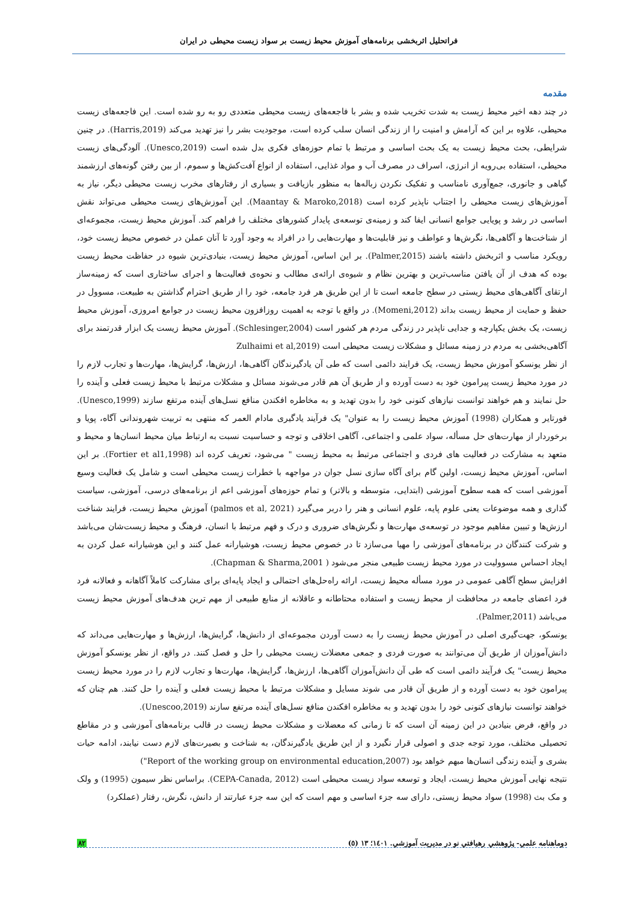فراتحلیل اثربخشی برنامه‌های آموزش محیط زیست بر سواد زیست محیطی در ایران
مقدمه
در چند دهه اخیر محیط زیست به شدت تخریب شده و بشر با فاجعه‌های زیست محیطی متعددی رو به رو شده است. این فاجعه‌های زیست محیطی، علاوه بر این که آرامش و امنیت را از زندگی انسان سلب کرده است، موجودیت بشر را نیز تهدید می‌کند (Harris,2019). در چنین شرایطی، بحث محیط زیست به یک بحث اساسی و مرتبط با تمام حوزه‌های فکری بدل شده است (Unesco,2019). آلودگی‌های زیست محیطی، استفاده بی‌رویه از انرژی، اسراف در مصرف آب و مواد غذایی، استفاده از انواع آفت‌کش‌ها و سموم، از بین رفتن گونه‌های ارزشمند گیاهی و جانوری، جمع‌آوری نامناسب و تفکیک نکردن زباله‌ها به منظور بازیافت و بسیاری از رفتارهای مخرب زیست محیطی دیگر، نیاز به آموزش‌های زیست محیطی را اجتناب ناپذیر کرده است (Maantay & Maroko,2018). این آموزش‌های زیست محیطی می‌تواند نقش اساسی در رشد و پویایی جوامع انسانی ایفا کند و زمینه‌ی توسعه‌ی پایدار کشورهای مختلف را فراهم کند. آموزش محیط زیست، مجموعه‌ای از شناخت‌ها و آگاهی‌ها، نگرش‌ها و عواطف و نیز قابلیت‌ها و مهارت‌هایی را در افراد به وجود آورد تا آنان عملن در خصوص محیط زیست خود، رویکرد مناسب و اثربخش داشته باشند (Palmer,2015). بر این اساس، آموزش محیط زیست، بنیادی‌ترین شیوه در حفاظت محیط زیست بوده که هدف از آن یافتن مناسب‌ترین و بهترین نظام و شیوه‌ی ارائه‌ی مطالب و نحوه‌ی فعالیت‌ها و اجرای ساختاری است که زمینه‌ساز ارتقای آگاهی‌های محیط زیستی در سطح جامعه است تا از این طریق هر فرد جامعه، خود را از طریق احترام گذاشتن به طبیعت، مسوول در حفظ و حمایت از محیط زیست بداند (Momeni,2012). در واقع با توجه به اهمیت روزافزون محیط زیست در جوامع امروزی، آموزش محیط زیست، یک بخش یکپارچه و جدایی ناپذیر در زندگی مردم هر کشور است (Schlesinger,2004). آموزش محیط زیست یک ابزار قدرتمند برای آگاهی‌بخشی به مردم در زمینه مسائل و مشکلات زیست محیطی است (Zulhaimi et al,2019
از نظر یونسکو آموزش محیط زیست، یک فرایند دائمی است که طی آن یادگیرندگان آگاهی‌ها، ارزش‌ها، گرایش‌ها، مهارت‌ها و تجارب لازم را در مورد محیط زیست پیرامون خود به دست آورده و از طریق آن هم قادر می‌شوند مسائل و مشکلات مرتبط با محیط زیست فعلی و آینده را حل نمایند و هم خواهند توانست نیازهای کنونی خود را بدون تهدید و به مخاطره افکندن منافع نسل‌های آینده مرتفع سازند (Unesco,1999). فورتایر و همکاران (1998) آموزش محیط زیست را به عنوان" یک فرآیند یادگیری مادام العمر که منتهی به تربیت شهروندانی آگاه، پویا و برخوردار از مهارت‌های حل مسأله، سواد علمی و اجتماعی، آگاهی اخلاقی و توجه و حساسیت نسبت به ارتباط میان محیط انسان‌ها و محیط و متعهد به مشارکت در فعالیت های فردی و اجتماعی مرتبط به محیط زیست " می‌شود، تعریف کرده اند (Fortier et al1,1998). بر این اساس، آموزش محیط زیست، اولین گام برای آگاه سازی نسل جوان در مواجهه با خطرات زیست محیطی است و شامل یک فعالیت وسیع آموزشی است که همه سطوح آموزشی (ابتدایی، متوسطه و بالاتر) و تمام حوزه‌های آموزشی اعم از برنامه‌های درسی، آموزشی، سیاست گذاری و همه موضوعات یعنی علوم پایه، علوم انسانی و هنر را دربر می‌گیرد (palmos et al, 2021) آموزش محیط زیست، فرایند شناخت ارزش‌ها و تبیین مفاهیم موجود در توسعه‌ی مهارت‌ها و نگرش‌های ضروری و درک و فهم مرتبط با انسان، فرهنگ و محیط زیست‌شان می‌باشد و شرکت کنندگان در برنامه‌های آموزشی را مهیا می‌سازد تا در خصوص محیط زیست، هوشیارانه عمل کنند و این هوشیارانه عمل کردن به ایجاد احساس مسوولیت در مورد محیط زیست طبیعی منجر می‌شود ( Chapman & Sharma,2001).
افزایش سطح آگاهی عمومی در مورد مسأله محیط زیست، ارائه راه‌حل‌های احتمالی و ایجاد پایه‌ای برای مشارکت کاملاً آگاهانه و فعالانه فرد فرد اعضای جامعه در محافظت از محیط زیست و استفاده محتاطانه و عاقلانه از منابع طبیعی از مهم ترین هدف‌های آموزش محیط زیست می‌باشد (Palmer,2011).
یونسکو، جهت‌گیری اصلی در آموزش محیط زیست را به دست آوردن مجموعه‌ای از دانش‌ها، گرایش‌ها، ارزش‌ها و مهارت‌هایی می‌داند که دانش‌آموزان از طریق آن می‌توانند به صورت فردی و جمعی معضلات زیست محیطی را حل و فصل کنند. در واقع، از نظر یونسکو آموزش محیط زیست" یک فرآیند دائمی است که طی آن دانش‌آموزان آگاهی‌ها، ارزش‌ها، گرایش‌ها، مهارت‌ها و تجارب لازم را در مورد محیط زیست پیرامون خود به دست آورده و از طریق آن قادر می شوند مسایل و مشکلات مرتبط با محیط زیست فعلی و آینده را حل کنند. هم چنان که خواهند توانست نیازهای کنونی خود را بدون تهدید و به مخاطره افکندن منافع نسل‌های آینده مرتفع سازند (Unescoo,2019).
در واقع، فرض بنیادین در این زمینه آن است که تا زمانی که معضلات و مشکلات محیط زیست در قالب برنامه‌های آموزشی و در مقاطع تحصیلی مختلف، مورد توجه جدی و اصولی قرار نگیرد و از این طریق یادگیرندگان، به شناخت و بصیرت‌های لازم دست نیابند، ادامه حیات بشری و آینده زندگی انسان‌ها مبهم خواهد بود (Report of the working group on environmental education,2007")
نتیجه نهایی آموزش محیط زیست، ایجاد و توسعه سواد زیست محیطی است (CEPA-Canada, 2012). براساس نظر سیمون (1995) و ولک و مک بث (1998) سواد محیط زیستی، دارای سه جزء اساسی و مهم است که این سه جزء عبارتند از دانش، نگرش، رفتار (عملکرد)
دوماهنامه علمي- پژوهشي رهيافتي نو در مديريت آموزشي. ١٤٠١؛ ١٣ (٥) ٨٢